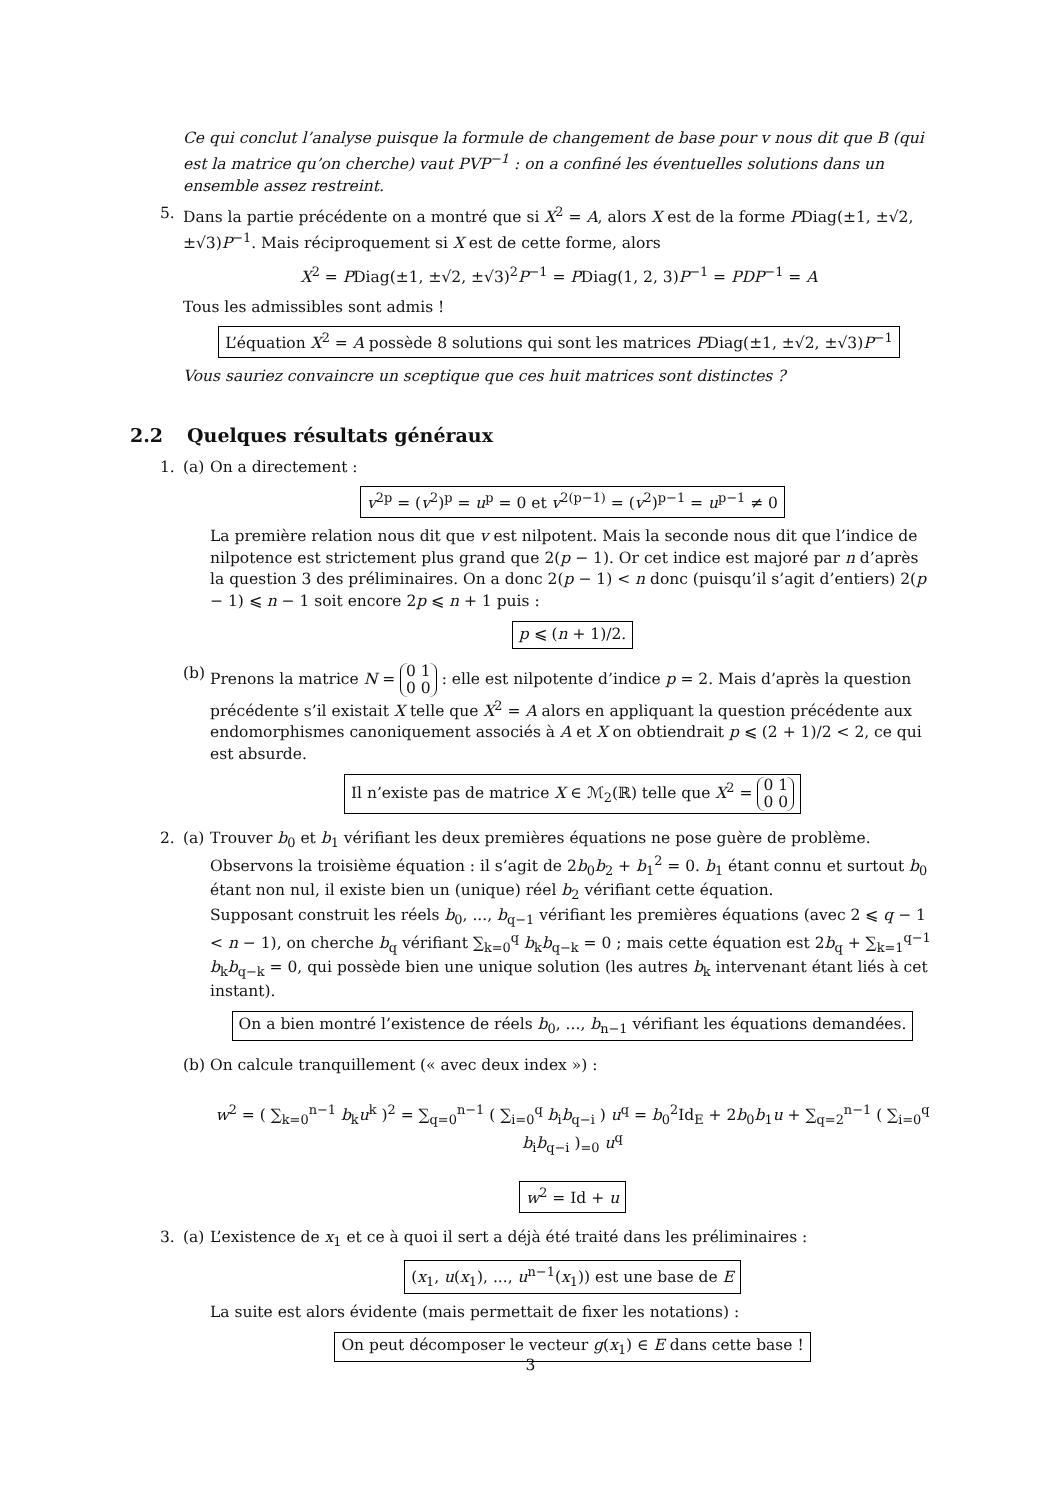Ce qui conclut l’analyse puisque la formule de changement de base pour v nous dit que B (qui est la matrice qu’on cherche) vaut PVP<sup>−1</sup> : on a confiné les éventuelles solutions dans un ensemble assez restreint.
5. Dans la partie précédente on a montré que si X<sup>2</sup> = A, alors X est de la forme PDiag(±1, ±√2, ±√3)P<sup>−1</sup>. Mais réciproquement si X est de cette forme, alors
X<sup>2</sup> = PDiag(±1, ±√2, ±√3)<sup>2</sup>P<sup>−1</sup> = PDiag(1, 2, 3)P<sup>−1</sup> = PDP<sup>−1</sup> = A
Tous les admissibles sont admis !
L’équation X<sup>2</sup> = A possède 8 solutions qui sont les matrices PDiag(±1, ±√2, ±√3)P<sup>−1</sup>
Vous sauriez convaincre un sceptique que ces huit matrices sont distinctes ?
2.2 Quelques résultats généraux
1. (a)
On a directement :
v<sup>2p</sup> = (v<sup>2</sup>)<sup>p</sup> = u<sup>p</sup> = 0 et v<sup>2(p−1)</sup> = (v<sup>2</sup>)<sup>p−1</sup> = u<sup>p−1</sup> ≠ 0
La première relation nous dit que v est nilpotent. Mais la seconde nous dit que l’indice de nilpotence est strictement plus grand que 2(p − 1). Or cet indice est majoré par n d’après la question 3 des préliminaires. On a donc 2(p − 1) < n donc (puisqu’il s’agit d’entiers) 2(p − 1) ⩽ n − 1 soit encore 2p ⩽ n + 1 puis :
p ⩽ (n + 1)/2.
(b)
Prenons la matrice N = 0 1
0 0 : elle est nilpotente d’indice p = 2. Mais d’après la question précédente s’il existait X telle que X<sup>2</sup> = A alors en appliquant la question précédente aux endomorphismes canoniquement associés à A et X on obtiendrait p ⩽ (2 + 1)/2 < 2, ce qui est absurde.
Il n’existe pas de matrice X ∈ ℳ<sub>2</sub>(ℝ) telle que X<sup>2</sup> = 0 1
0 0
2. (a)
Trouver b<sub>0</sub> et b<sub>1</sub> vérifiant les deux premières équations ne pose guère de problème. Observons la troisième équation : il s’agit de 2b<sub>0</sub>b<sub>2</sub> + b<sub>1</sub><sup>2</sup> = 0. b<sub>1</sub> étant connu et surtout b<sub>0</sub> étant non nul, il existe bien un (unique) réel b<sub>2</sub> vérifiant cette équation.
Supposant construit les réels b<sub>0</sub>, ..., b<sub>q−1</sub> vérifiant les premières équations (avec 2 ⩽ q − 1 < n − 1), on cherche b<sub>q</sub> vérifiant ∑<sub>k=0</sub><sup>q</sup> b<sub>k</sub>b<sub>q−k</sub> = 0 ; mais cette équation est 2b<sub>q</sub> + ∑<sub>k=1</sub><sup>q−1</sup> b<sub>k</sub>b<sub>q−k</sub> = 0, qui possède bien une unique solution (les autres b<sub>k</sub> intervenant étant liés à cet instant).
On a bien montré l’existence de réels b<sub>0</sub>, ..., b<sub>n−1</sub> vérifiant les équations demandées.
(b)
On calcule tranquillement (« avec deux index ») :
w<sup>2</sup> = ( ∑<sub>k=0</sub><sup>n−1</sup> b<sub>k</sub>u<sup>k</sup> )<sup>2</sup> = ∑<sub>q=0</sub><sup>n−1</sup> ( ∑<sub>i=0</sub><sup>q</sup> b<sub>i</sub>b<sub>q−i</sub> ) u<sup>q</sup> = b<sub>0</sub><sup>2</sup>Id<sub>E</sub> + 2b<sub>0</sub>b<sub>1</sub>u + ∑<sub>q=2</sub><sup>n−1</sup> ( ∑<sub>i=0</sub><sup>q</sup> b<sub>i</sub>b<sub>q−i</sub> )<sub>=0</sub> u<sup>q</sup>
w<sup>2</sup> = Id + u
3. (a)
L’existence de x<sub>1</sub> et ce à quoi il sert a déjà été traité dans les préliminaires :
(x<sub>1</sub>, u(x<sub>1</sub>), ..., u<sup>n−1</sup>(x<sub>1</sub>)) est une base de E
La suite est alors évidente (mais permettait de fixer les notations) :
On peut décomposer le vecteur g(x<sub>1</sub>) ∈ E dans cette base !
3